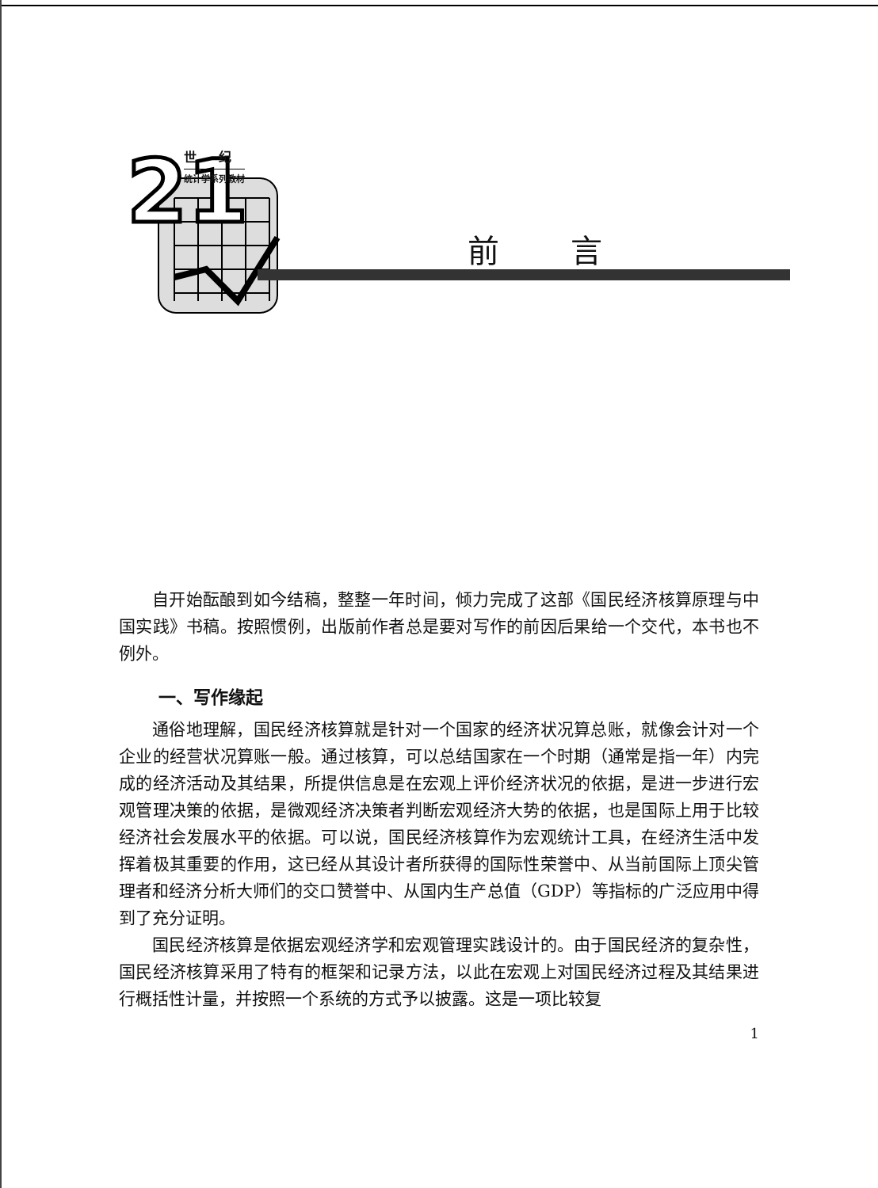21
世 纪
统计学系列教材
前言
自开始酝酿到如今结稿，整整一年时间，倾力完成了这部《国民经济核算原理与中国实践》书稿。按照惯例，出版前作者总是要对写作的前因后果给一个交代，本书也不例外。
一、写作缘起
通俗地理解，国民经济核算就是针对一个国家的经济状况算总账，就像会计对一个企业的经营状况算账一般。通过核算，可以总结国家在一个时期（通常是指一年）内完成的经济活动及其结果，所提供信息是在宏观上评价经济状况的依据，是进一步进行宏观管理决策的依据，是微观经济决策者判断宏观经济大势的依据，也是国际上用于比较经济社会发展水平的依据。可以说，国民经济核算作为宏观统计工具，在经济生活中发挥着极其重要的作用，这已经从其设计者所获得的国际性荣誉中、从当前国际上顶尖管理者和经济分析大师们的交口赞誉中、从国内生产总值（GDP）等指标的广泛应用中得到了充分证明。
国民经济核算是依据宏观经济学和宏观管理实践设计的。由于国民经济的复杂性，国民经济核算采用了特有的框架和记录方法，以此在宏观上对国民经济过程及其结果进行概括性计量，并按照一个系统的方式予以披露。这是一项比较复
1